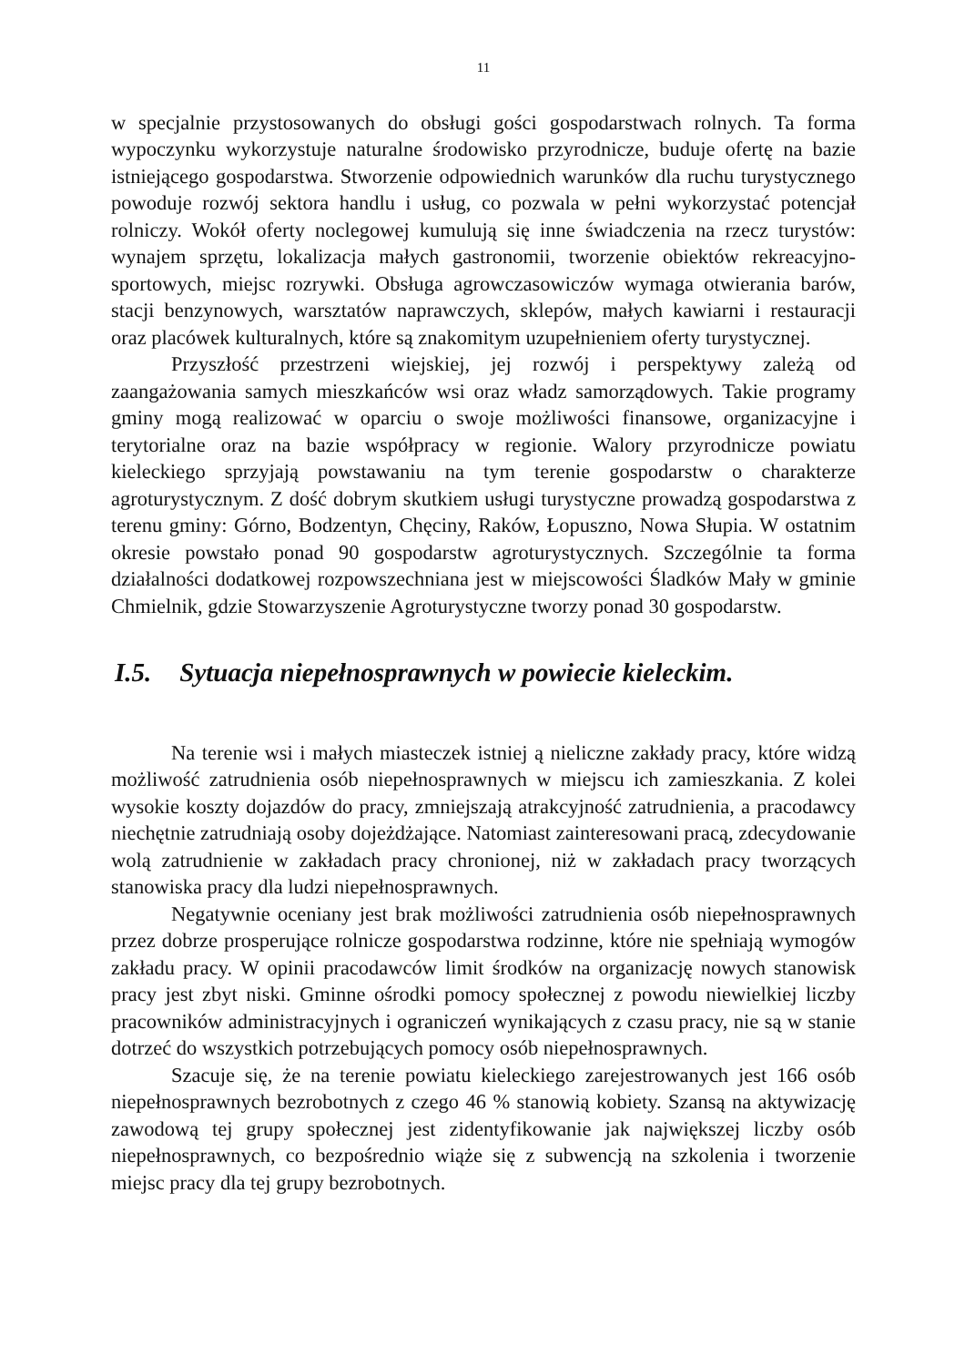11
w specjalnie przystosowanych do obsługi gości gospodarstwach rolnych. Ta forma wypoczynku wykorzystuje naturalne środowisko przyrodnicze, buduje ofertę na bazie istniejącego gospodarstwa. Stworzenie odpowiednich warunków dla ruchu turystycznego powoduje rozwój sektora handlu i usług, co pozwala w pełni wykorzystać potencjał rolniczy. Wokół oferty noclegowej kumulują się inne świadczenia na rzecz turystów: wynajem sprzętu, lokalizacja małych gastronomii, tworzenie obiektów rekreacyjno-sportowych, miejsc rozrywki. Obsługa agrowczasowiczów wymaga otwierania barów, stacji benzynowych, warsztatów naprawczych, sklepów, małych kawiarni i restauracji oraz placówek kulturalnych, które są znakomitym uzupełnieniem oferty turystycznej.
Przyszłość przestrzeni wiejskiej, jej rozwój i perspektywy zależą od zaangażowania samych mieszkańców wsi oraz władz samorządowych. Takie programy gminy mogą realizować w oparciu o swoje możliwości finansowe, organizacyjne i terytorialne oraz na bazie współpracy w regionie. Walory przyrodnicze powiatu kieleckiego sprzyjają powstawaniu na tym terenie gospodarstw o charakterze agroturystycznym. Z dość dobrym skutkiem usługi turystyczne prowadzą gospodarstwa z terenu gminy: Górno, Bodzentyn, Chęciny, Raków, Łopuszno, Nowa Słupia. W ostatnim okresie powstało ponad 90 gospodarstw agroturystycznych. Szczególnie ta forma działalności dodatkowej rozpowszechniana jest w miejscowości Śladków Mały w gminie Chmielnik, gdzie Stowarzyszenie Agroturystyczne tworzy ponad 30 gospodarstw.
I.5. Sytuacja niepełnosprawnych w powiecie kieleckim.
Na terenie wsi i małych miasteczek istniej ą nieliczne zakłady pracy, które widzą możliwość zatrudnienia osób niepełnosprawnych w miejscu ich zamieszkania. Z kolei wysokie koszty dojazdów do pracy, zmniejszają atrakcyjność zatrudnienia, a pracodawcy niechętnie zatrudniają osoby dojeżdżające. Natomiast zainteresowani pracą, zdecydowanie wolą zatrudnienie w zakładach pracy chronionej, niż w zakładach pracy tworzących stanowiska pracy dla ludzi niepełnosprawnych.
Negatywnie oceniany jest brak możliwości zatrudnienia osób niepełnosprawnych przez dobrze prosperujące rolnicze gospodarstwa rodzinne, które nie spełniają wymogów zakładu pracy. W opinii pracodawców limit środków na organizację nowych stanowisk pracy jest zbyt niski. Gminne ośrodki pomocy społecznej z powodu niewielkiej liczby pracowników administracyjnych i ograniczeń wynikających z czasu pracy, nie są w stanie dotrzeć do wszystkich potrzebujących pomocy osób niepełnosprawnych.
Szacuje się, że na terenie powiatu kieleckiego zarejestrowanych jest 166 osób niepełnosprawnych bezrobotnych z czego 46 % stanowią kobiety. Szansą na aktywizację zawodową tej grupy społecznej jest zidentyfikowanie jak największej liczby osób niepełnosprawnych, co bezpośrednio wiąże się z subwencją na szkolenia i tworzenie miejsc pracy dla tej grupy bezrobotnych.